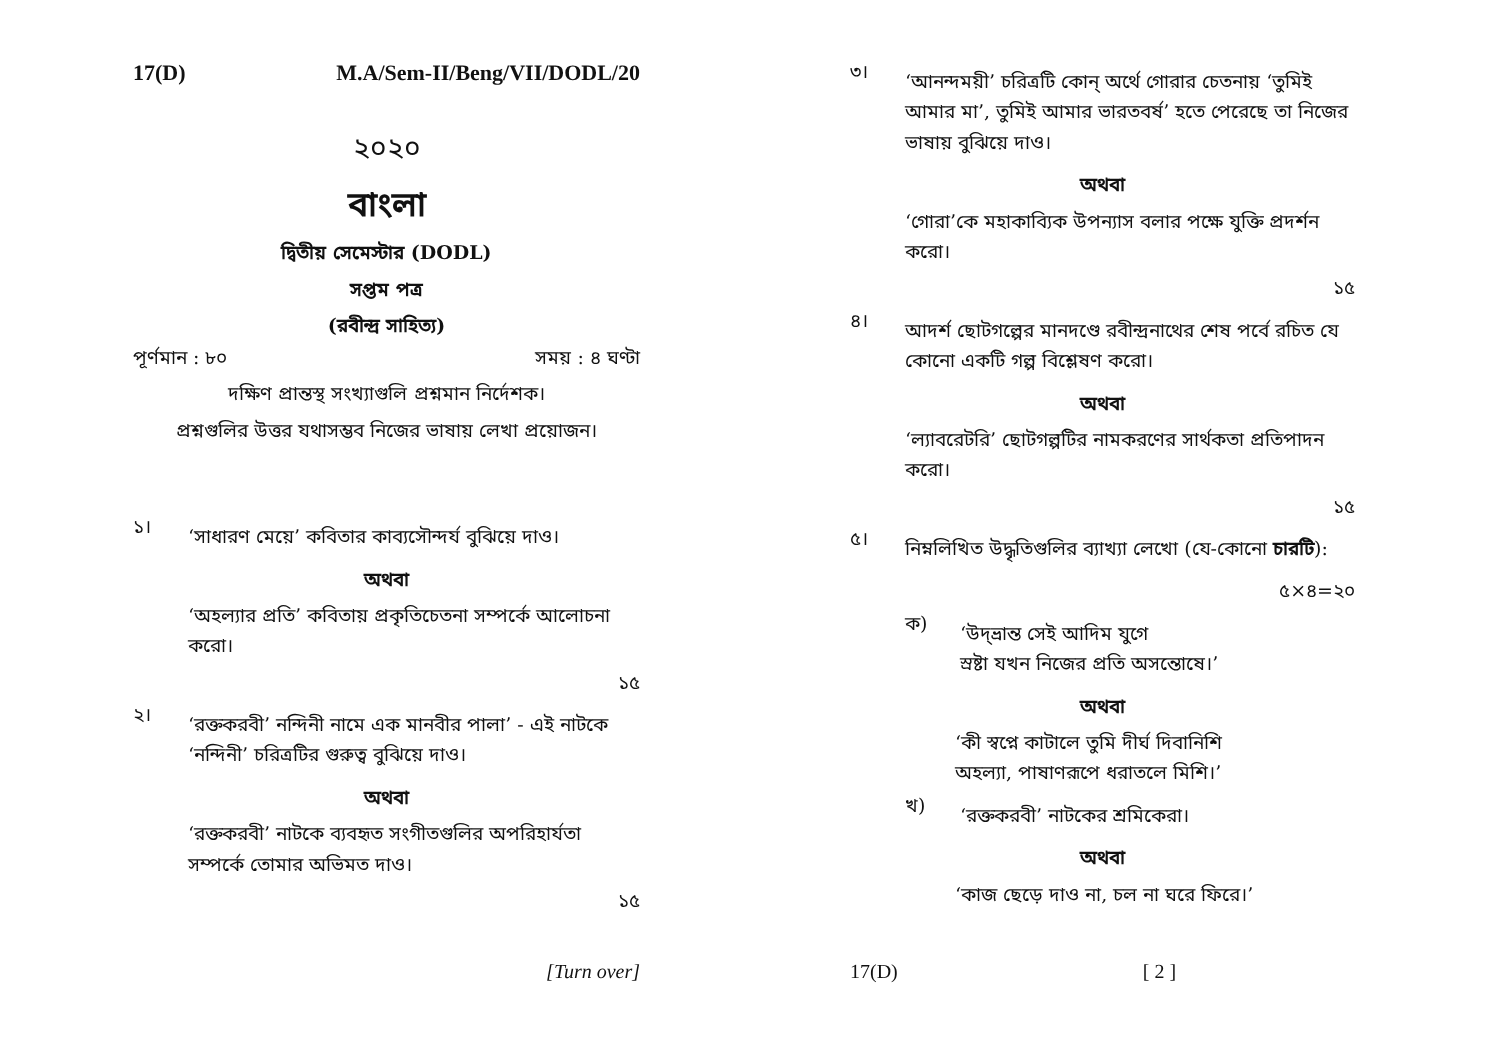17(D) M.A/Sem-II/Beng/VII/DODL/20
২০২০
বাংলা
দ্বিতীয় সেমেস্টার (DODL)
সপ্তম পত্র
(রবীন্দ্র সাহিত্য)
পূর্ণমান : ৮০ সময় : ৪ ঘণ্টা
দক্ষিণ প্রান্তস্থ সংখ্যাগুলি প্রশ্নমান নির্দেশক।
প্রশ্নগুলির উত্তর যথাসম্ভব নিজের ভাষায় লেখা প্রয়োজন।
১।
‘সাধারণ মেয়ে’ কবিতার কাব্যসৌন্দর্য বুঝিয়ে দাও।
অথবা
‘অহল্যার প্রতি’ কবিতায় প্রকৃতিচেতনা সম্পর্কে আলোচনা করো।
১৫
২।
‘রক্তকরবী’ নন্দিনী নামে এক মানবীর পালা’ - এই নাটকে ‘নন্দিনী’ চরিত্রটির গুরুত্ব বুঝিয়ে দাও।
অথবা
‘রক্তকরবী’ নাটকে ব্যবহৃত সংগীতগুলির অপরিহার্যতা সম্পর্কে তোমার অভিমত দাও।
১৫
[Turn over]
৩।
‘আনন্দময়ী’ চরিত্রটি কোন্ অর্থে গোরার চেতনায় ‘তুমিই আমার মা’, তুমিই আমার ভারতবর্ষ’ হতে পেরেছে তা নিজের ভাষায় বুঝিয়ে দাও।
অথবা
‘গোরা’কে মহাকাব্যিক উপন্যাস বলার পক্ষে যুক্তি প্রদর্শন করো।
১৫
৪।
আদর্শ ছোটগল্পের মানদণ্ডে রবীন্দ্রনাথের শেষ পর্বে রচিত যে কোনো একটি গল্প বিশ্লেষণ করো।
অথবা
‘ল্যাবরেটরি’ ছোটগল্পটির নামকরণের সার্থকতা প্রতিপাদন করো।
১৫
৫।
নিম্নলিখিত উদ্ধৃতিগুলির ব্যাখ্যা লেখো (যে-কোনো চারটি):
৫×৪=২০
ক)
‘উদ্‌ভ্রান্ত সেই আদিম যুগে
স্রষ্টা যখন নিজের প্রতি অসন্তোষে।’
অথবা
‘কী স্বপ্নে কাটালে তুমি দীর্ঘ দিবানিশি
অহল্যা, পাষাণরূপে ধরাতলে মিশি।’
খ)
‘রক্তকরবী’ নাটকের শ্রমিকেরা।
অথবা
‘কাজ ছেড়ে দাও না, চল না ঘরে ফিরে।’
17(D) [ 2 ]